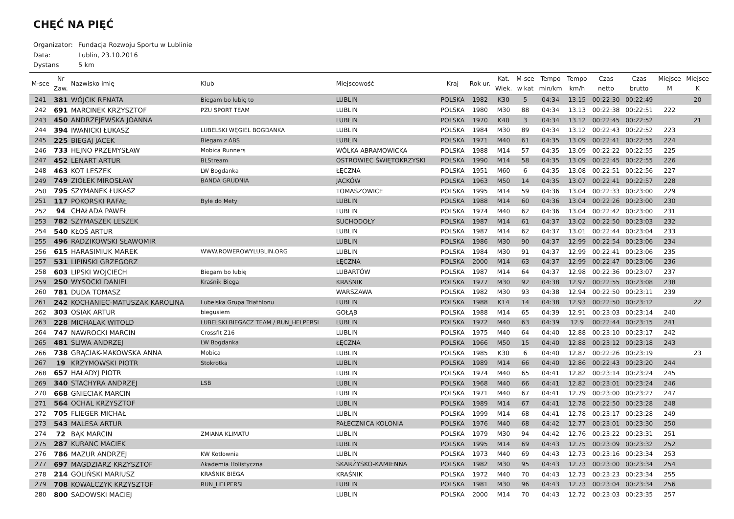CHĘĆ NA PIĘĆ
Organizator: Fundacja Rozwoju Sportu w Lublinie
Data: Lublin, 23.10.2016
Dystans 5 km
| M-sce | Nr Zaw. | Nazwisko imię | Klub | Miejscowość | Kraj | Rok ur. | Kat. Wiek. | M-sce w kat | Tempo min/km | Tempo km/h | Czas netto | Czas brutto | Miejsce M | Miejsce K |
| --- | --- | --- | --- | --- | --- | --- | --- | --- | --- | --- | --- | --- | --- | --- |
| 241 | 381 | WÓJCIK RENATA | Biegam bo lubię to | LUBLIN | POLSKA | 1982 | K30 | 5 | 04:34 | 13.15 | 00:22:30 | 00:22:49 | | 20 |
| 242 | 691 | MARCINEK KRZYSZTOF | PZU SPORT TEAM | LUBLIN | POLSKA | 1980 | M30 | 88 | 04:34 | 13.13 | 00:22:38 | 00:22:51 | 222 | |
| 243 | 450 | ANDRZEJEWSKA JOANNA | | LUBLIN | POLSKA | 1970 | K40 | 3 | 04:34 | 13.12 | 00:22:45 | 00:22:52 | | 21 |
| 244 | 394 | IWANICKI ŁUKASZ | LUBELSKI WĘGIEL BOGDANKA | LUBLIN | POLSKA | 1984 | M30 | 89 | 04:34 | 13.12 | 00:22:43 | 00:22:52 | 223 | |
| 245 | 225 | BIEGAJ JACEK | Biegam z ABS | LUBLIN | POLSKA | 1971 | M40 | 61 | 04:35 | 13.09 | 00:22:41 | 00:22:55 | 224 | |
| 246 | 733 | HEJNO PRZEMYSŁAW | Mobica Runners | WÓLKA ABRAMOWICKA | POLSKA | 1988 | M14 | 57 | 04:35 | 13.09 | 00:22:22 | 00:22:55 | 225 | |
| 247 | 452 | LENART ARTUR | BLStream | OSTROWIEC ŚWIĘTOKRZYSKI | POLSKA | 1990 | M14 | 58 | 04:35 | 13.09 | 00:22:45 | 00:22:55 | 226 | |
| 248 | 463 | KOT LESZEK | LW Bogdanka | ŁĘCZNA | POLSKA | 1951 | M60 | 6 | 04:35 | 13.08 | 00:22:51 | 00:22:56 | 227 | |
| 249 | 749 | ZIÓŁEK MIROSŁAW | BANDA GRUDNIA | JACKÓW | POLSKA | 1963 | M50 | 14 | 04:35 | 13.07 | 00:22:41 | 00:22:57 | 228 | |
| 250 | 795 | SZYMANEK ŁUKASZ | | TOMASZOWICE | POLSKA | 1995 | M14 | 59 | 04:36 | 13.04 | 00:22:33 | 00:23:00 | 229 | |
| 251 | 117 | POKORSKI RAFAŁ | Byle do Mety | LUBLIN | POLSKA | 1988 | M14 | 60 | 04:36 | 13.04 | 00:22:26 | 00:23:00 | 230 | |
| 252 | 94 | CHAŁADA PAWEŁ | | LUBLIN | POLSKA | 1974 | M40 | 62 | 04:36 | 13.04 | 00:22:42 | 00:23:00 | 231 | |
| 253 | 782 | SZYMASZEK LESZEK | | SUCHODOŁY | POLSKA | 1987 | M14 | 61 | 04:37 | 13.02 | 00:22:50 | 00:23:03 | 232 | |
| 254 | 540 | KŁOŚ ARTUR | | LUBLIN | POLSKA | 1987 | M14 | 62 | 04:37 | 13.01 | 00:22:44 | 00:23:04 | 233 | |
| 255 | 496 | RADZIKOWSKI SŁAWOMIR | | LUBLIN | POLSKA | 1986 | M30 | 90 | 04:37 | 12.99 | 00:22:54 | 00:23:06 | 234 | |
| 256 | 615 | HARASIMIUK MAREK | WWW.ROWEROWYLUBLIN.ORG | LUBLIN | POLSKA | 1984 | M30 | 91 | 04:37 | 12.99 | 00:22:41 | 00:23:06 | 235 | |
| 257 | 531 | LIPIŃSKI GRZEGORZ | | ŁĘCZNA | POLSKA | 2000 | M14 | 63 | 04:37 | 12.99 | 00:22:47 | 00:23:06 | 236 | |
| 258 | 603 | LIPSKI WOJCIECH | Biegam bo lubię | LUBARTÓW | POLSKA | 1987 | M14 | 64 | 04:37 | 12.98 | 00:22:36 | 00:23:07 | 237 | |
| 259 | 250 | WYSOCKI DANIEL | Kraśnik Biega | KRASNIK | POLSKA | 1977 | M30 | 92 | 04:38 | 12.97 | 00:22:55 | 00:23:08 | 238 | |
| 260 | 781 | DUDA TOMASZ | | WARSZAWA | POLSKA | 1982 | M30 | 93 | 04:38 | 12.94 | 00:22:50 | 00:23:11 | 239 | |
| 261 | 242 | KOCHANIEC-MATUSZAK KAROLINA | Lubelska Grupa Triathlonu | LUBLIN | POLSKA | 1988 | K14 | 14 | 04:38 | 12.93 | 00:22:50 | 00:23:12 | | 22 |
| 262 | 303 | OSIAK ARTUR | biegusiem | GOŁĄB | POLSKA | 1988 | M14 | 65 | 04:39 | 12.91 | 00:23:03 | 00:23:14 | 240 | |
| 263 | 228 | MICHALAK WITOLD | LUBELSKI BIEGACZ TEAM / RUN_HELPERSI | LUBLIN | POLSKA | 1972 | M40 | 63 | 04:39 | 12.9 | 00:22:44 | 00:23:15 | 241 | |
| 264 | 747 | NAWROCKI MARCIN | Crossfit Z16 | LUBLIN | POLSKA | 1975 | M40 | 64 | 04:40 | 12.88 | 00:23:10 | 00:23:17 | 242 | |
| 265 | 481 | ŚLIWA ANDRZEJ | LW Bogdanka | ŁĘCZNA | POLSKA | 1966 | M50 | 15 | 04:40 | 12.88 | 00:23:12 | 00:23:18 | 243 | |
| 266 | 738 | GRĄCIAK-MAKOWSKA ANNA | Mobica | LUBLIN | POLSKA | 1985 | K30 | 6 | 04:40 | 12.87 | 00:22:26 | 00:23:19 | | 23 |
| 267 | 19 | KRZYMOWSKI PIOTR | Stokrotka | LUBLIN | POLSKA | 1989 | M14 | 66 | 04:40 | 12.86 | 00:22:43 | 00:23:20 | 244 | |
| 268 | 657 | HAŁADYJ PIOTR | | LUBLIN | POLSKA | 1974 | M40 | 65 | 04:41 | 12.82 | 00:23:14 | 00:23:24 | 245 | |
| 269 | 340 | STACHYRA ANDRZEJ | LSB | LUBLIN | POLSKA | 1968 | M40 | 66 | 04:41 | 12.82 | 00:23:01 | 00:23:24 | 246 | |
| 270 | 668 | GNIECIAK MARCIN | | LUBLIN | POLSKA | 1971 | M40 | 67 | 04:41 | 12.79 | 00:23:00 | 00:23:27 | 247 | |
| 271 | 564 | OCHAL KRZYSZTOF | | LUBLIN | POLSKA | 1989 | M14 | 67 | 04:41 | 12.78 | 00:22:50 | 00:23:28 | 248 | |
| 272 | 705 | FLIEGER MICHAŁ | | LUBLIN | POLSKA | 1999 | M14 | 68 | 04:41 | 12.78 | 00:23:17 | 00:23:28 | 249 | |
| 273 | 543 | MALESA ARTUR | | PAŁECZNICA KOLONIA | POLSKA | 1976 | M40 | 68 | 04:42 | 12.77 | 00:23:01 | 00:23:30 | 250 | |
| 274 | 72 | BĄK MARCIN | ZMIANA KLIMATU | LUBLIN | POLSKA | 1979 | M30 | 94 | 04:42 | 12.76 | 00:23:22 | 00:23:31 | 251 | |
| 275 | 287 | KURANC MACIEK | | LUBLIN | POLSKA | 1995 | M14 | 69 | 04:43 | 12.75 | 00:23:09 | 00:23:32 | 252 | |
| 276 | 786 | MAZUR ANDRZEJ | KW Kotłownia | LUBLIN | POLSKA | 1973 | M40 | 69 | 04:43 | 12.73 | 00:23:16 | 00:23:34 | 253 | |
| 277 | 697 | MAGDZIARZ KRZYSZTOF | Akademia Holistyczna | SKARŻYSKO-KAMIENNA | POLSKA | 1982 | M30 | 95 | 04:43 | 12.73 | 00:23:00 | 00:23:34 | 254 | |
| 278 | 214 | GOLIŃSKI MARIUSZ | KRAŚNIK BIEGA | KRAŚNIK | POLSKA | 1972 | M40 | 70 | 04:43 | 12.73 | 00:23:23 | 00:23:34 | 255 | |
| 279 | 708 | KOWALCZYK KRZYSZTOF | RUN_HELPERSI | LUBLIN | POLSKA | 1981 | M30 | 96 | 04:43 | 12.73 | 00:23:04 | 00:23:34 | 256 | |
| 280 | 800 | SADOWSKI MACIEJ | | LUBLIN | POLSKA | 2000 | M14 | 70 | 04:43 | 12.72 | 00:23:03 | 00:23:35 | 257 | |